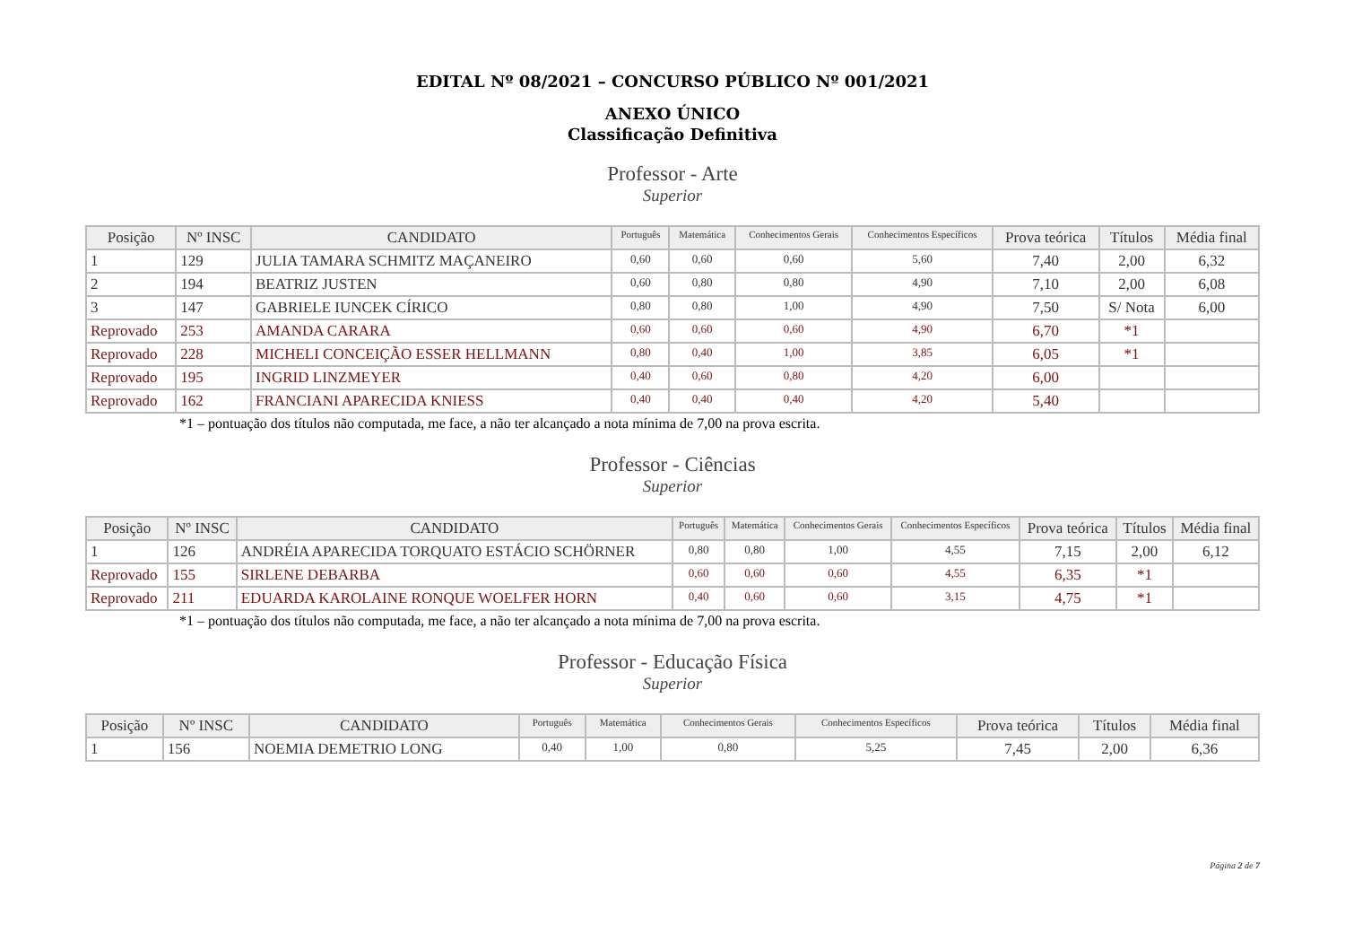EDITAL Nº 08/2021 – CONCURSO PÚBLICO Nº 001/2021
ANEXO ÚNICO
Classificação Definitiva
Professor - Arte
Superior
| Posição | Nº INSC | CANDIDATO | Português | Matemática | Conhecimentos Gerais | Conhecimentos Específicos | Prova teórica | Títulos | Média final |
| --- | --- | --- | --- | --- | --- | --- | --- | --- | --- |
| 1 | 129 | JULIA TAMARA SCHMITZ MAÇANEIRO | 0,60 | 0,60 | 0,60 | 5,60 | 7,40 | 2,00 | 6,32 |
| 2 | 194 | BEATRIZ JUSTEN | 0,60 | 0,80 | 0,80 | 4,90 | 7,10 | 2,00 | 6,08 |
| 3 | 147 | GABRIELE IUNCEK CÍRICO | 0,80 | 0,80 | 1,00 | 4,90 | 7,50 | S/ Nota | 6,00 |
| Reprovado | 253 | AMANDA CARARA | 0,60 | 0,60 | 0,60 | 4,90 | 6,70 | *1 | |
| Reprovado | 228 | MICHELI CONCEIÇÃO ESSER HELLMANN | 0,80 | 0,40 | 1,00 | 3,85 | 6,05 | *1 | |
| Reprovado | 195 | INGRID LINZMEYER | 0,40 | 0,60 | 0,80 | 4,20 | 6,00 | | |
| Reprovado | 162 | FRANCIANI APARECIDA KNIESS | 0,40 | 0,40 | 0,40 | 4,20 | 5,40 | | |
*1 – pontuação dos títulos não computada, me face, a não ter alcançado a nota mínima de 7,00 na prova escrita.
Professor - Ciências
Superior
| Posição | Nº INSC | CANDIDATO | Português | Matemática | Conhecimentos Gerais | Conhecimentos Específicos | Prova teórica | Títulos | Média final |
| --- | --- | --- | --- | --- | --- | --- | --- | --- | --- |
| 1 | 126 | ANDRÉIA APARECIDA TORQUATO ESTÁCIO SCHÖRNER | 0,80 | 0,80 | 1,00 | 4,55 | 7,15 | 2,00 | 6,12 |
| Reprovado | 155 | SIRLENE DEBARBA | 0,60 | 0,60 | 0,60 | 4,55 | 6,35 | *1 | |
| Reprovado | 211 | EDUARDA KAROLAINE RONQUE WOELFER HORN | 0,40 | 0,60 | 0,60 | 3,15 | 4,75 | *1 | |
*1 – pontuação dos títulos não computada, me face, a não ter alcançado a nota mínima de 7,00 na prova escrita.
Professor - Educação Física
Superior
| Posição | Nº INSC | CANDIDATO | Português | Matemática | Conhecimentos Gerais | Conhecimentos Específicos | Prova teórica | Títulos | Média final |
| --- | --- | --- | --- | --- | --- | --- | --- | --- | --- |
| 1 | 156 | NOEMIA DEMETRIO LONG | 0,40 | 1,00 | 0,80 | 5,25 | 7,45 | 2,00 | 6,36 |
Página 2 de 7